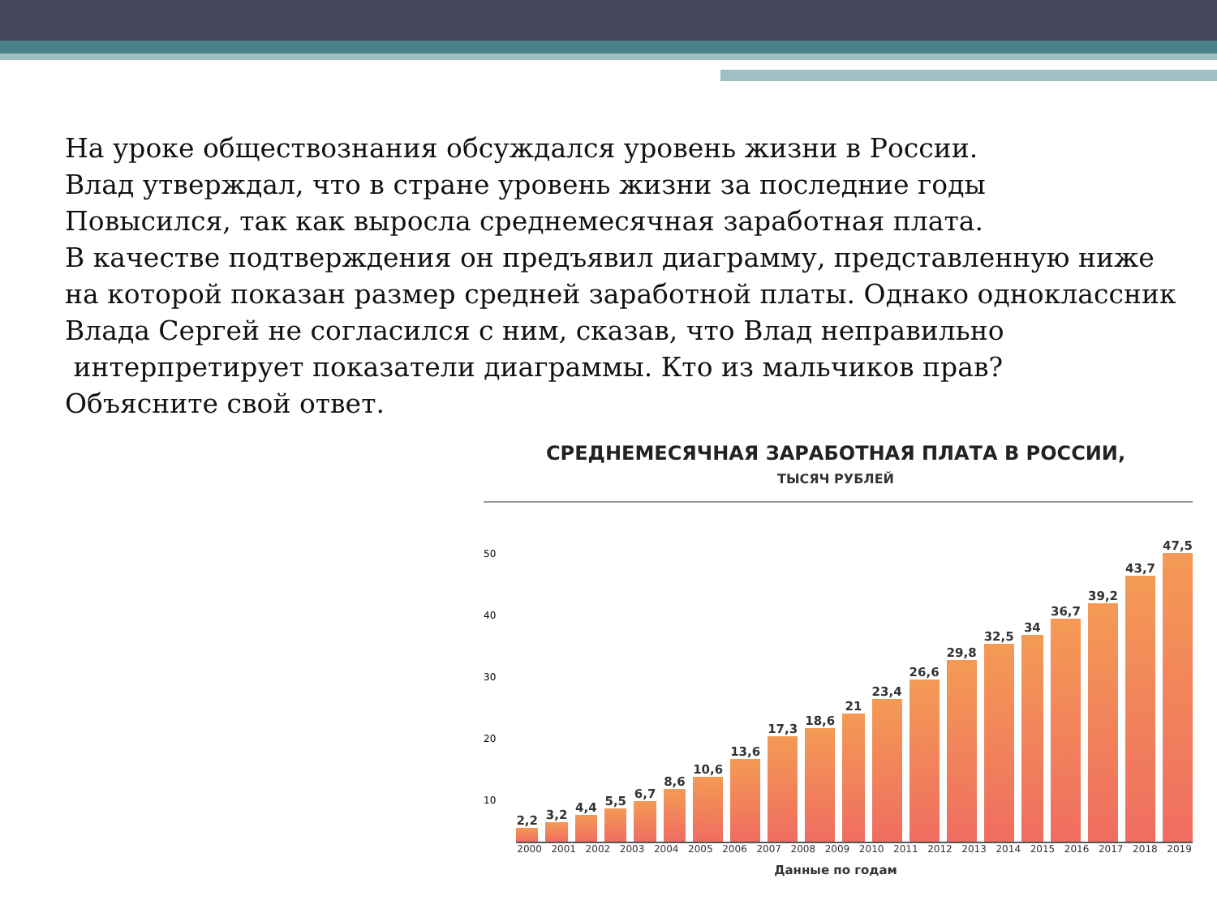На уроке обществознания обсуждался уровень жизни в России.
Влад утверждал, что в стране уровень жизни за последние годы
Повысился, так как выросла среднемесячная заработная плата.
В качестве подтверждения он предъявил диаграмму, представленную ниже
на которой показан размер средней заработной платы. Однако одноклассник
Влада Сергей не согласился с ним, сказав, что Влад неправильно
интерпретирует показатели диаграммы. Кто из мальчиков прав?
Объясните свой ответ.
СРЕДНЕМЕСЯЧНАЯ ЗАРАБОТНАЯ ПЛАТА В РОССИИ,
ТЫСЯЧ РУБЛЕЙ
50
40
30
20
10
2,2
3,2
4,4
5,5
6,7
8,6
10,6
13,6
17,3
18,6
21
23,4
26,6
29,8
32,5
34
36,7
39,2
43,7
47,5
2000 2001 2002 2003 2004 2005 2006 2007 2008 2009 2010 2011 2012 2013 2014 2015 2016 2017 2018 2019
Данные по годам